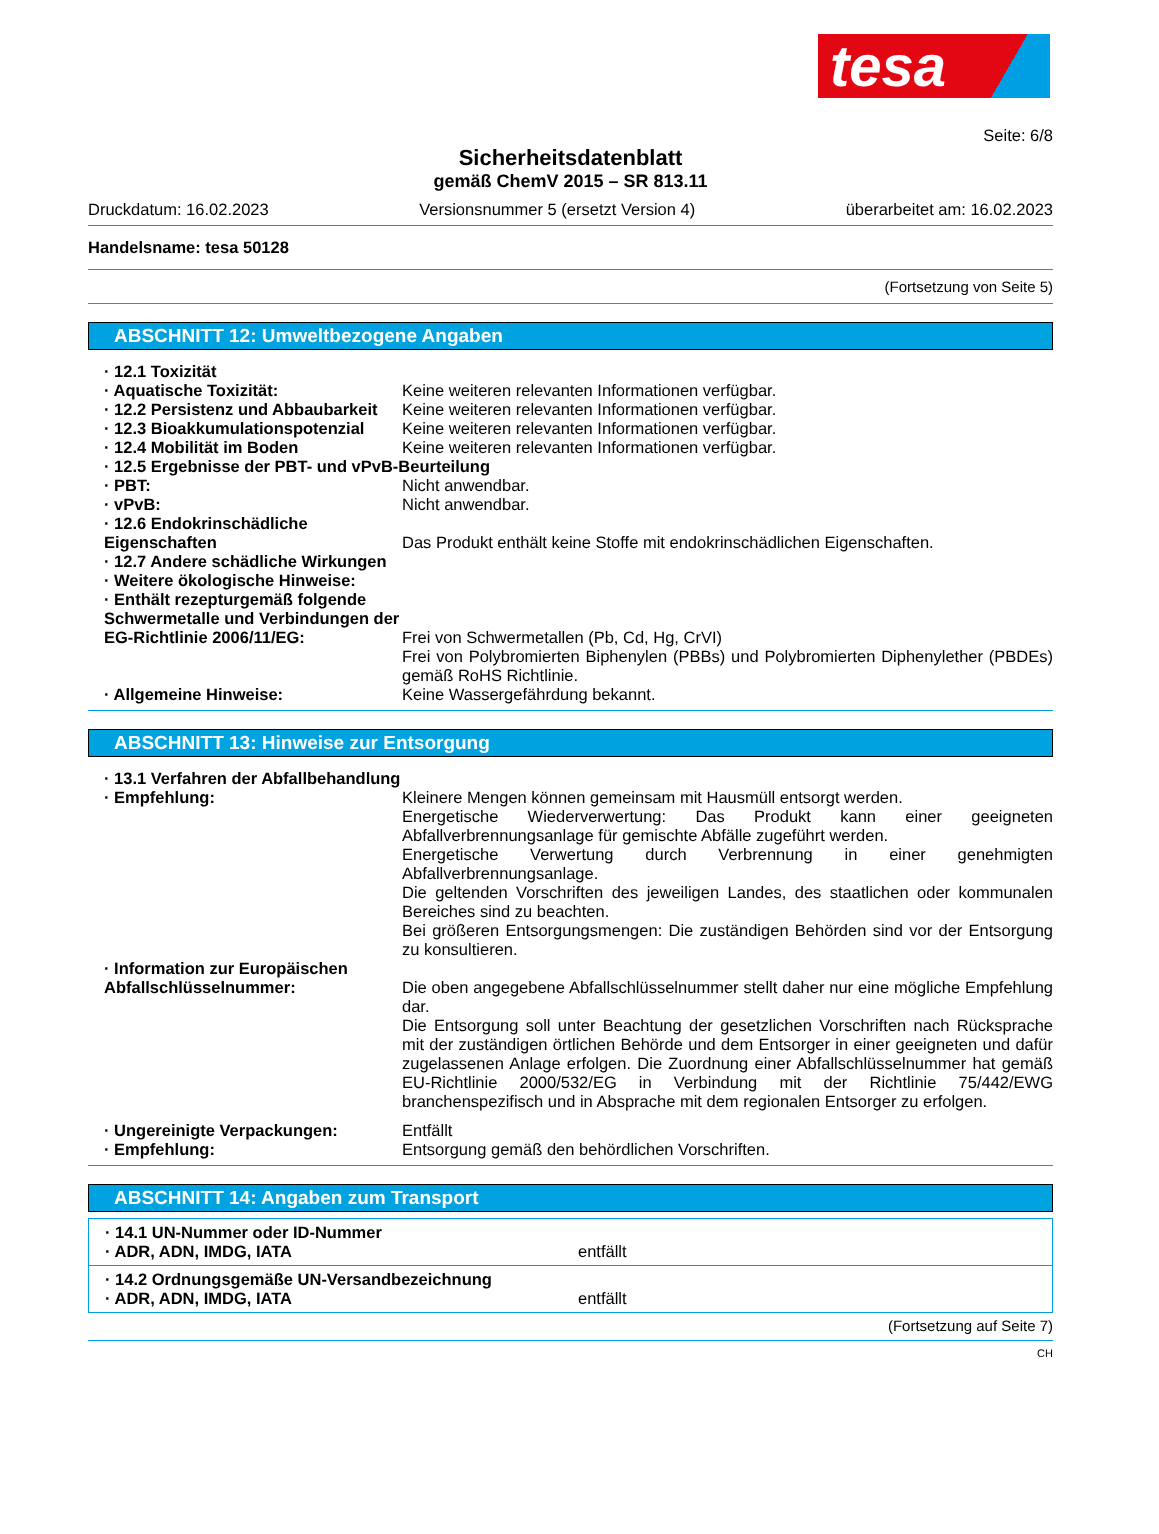tesa
Seite: 6/8
Sicherheitsdatenblatt
gemäß ChemV 2015 – SR 813.11
Druckdatum: 16.02.2023 Versionsnummer 5 (ersetzt Version 4) überarbeitet am: 16.02.2023
Handelsname: tesa 50128
(Fortsetzung von Seite 5)
ABSCHNITT 12: Umweltbezogene Angaben
· 12.1 Toxizität
· Aquatische Toxizität: Keine weiteren relevanten Informationen verfügbar.
· 12.2 Persistenz und Abbaubarkeit
Keine weiteren relevanten Informationen verfügbar.
· 12.3 Bioakkumulationspotenzial
Keine weiteren relevanten Informationen verfügbar.
· 12.4 Mobilität im Boden Keine weiteren relevanten Informationen verfügbar.
· 12.5 Ergebnisse der PBT- und vPvB-Beurteilung
· PBT: Nicht anwendbar.
· vPvB: Nicht anwendbar.
· 12.6 Endokrinschädliche Eigenschaften
Das Produkt enthält keine Stoffe mit endokrinschädlichen Eigenschaften.
· 12.7 Andere schädliche Wirkungen
· Weitere ökologische Hinweise:
· Enthält rezepturgemäß folgende Schwermetalle und Verbindungen der EG-Richtlinie 2006/11/EG:
Frei von Schwermetallen (Pb, Cd, Hg, CrVI)
Frei von Polybromierten Biphenylen (PBBs) und Polybromierten Diphenylether (PBDEs) gemäß RoHS Richtlinie.
· Allgemeine Hinweise: Keine Wassergefährdung bekannt.
ABSCHNITT 13: Hinweise zur Entsorgung
· 13.1 Verfahren der Abfallbehandlung
· Empfehlung: Kleinere Mengen können gemeinsam mit Hausmüll entsorgt werden.
Energetische Wiederverwertung: Das Produkt kann einer geeigneten Abfallverbrennungsanlage für gemischte Abfälle zugeführt werden.
Energetische Verwertung durch Verbrennung in einer genehmigten Abfallverbrennungsanlage.
Die geltenden Vorschriften des jeweiligen Landes, des staatlichen oder kommunalen Bereiches sind zu beachten.
Bei größeren Entsorgungsmengen: Die zuständigen Behörden sind vor der Entsorgung zu konsultieren.
· Information zur Europäischen Abfallschlüsselnummer:
Die oben angegebene Abfallschlüsselnummer stellt daher nur eine mögliche Empfehlung dar.
Die Entsorgung soll unter Beachtung der gesetzlichen Vorschriften nach Rücksprache mit der zuständigen örtlichen Behörde und dem Entsorger in einer geeigneten und dafür zugelassenen Anlage erfolgen. Die Zuordnung einer Abfallschlüsselnummer hat gemäß EU-Richtlinie 2000/532/EG in Verbindung mit der Richtlinie 75/442/EWG branchenspezifisch und in Absprache mit dem regionalen Entsorger zu erfolgen.
· Ungereinigte Verpackungen: Entfällt
· Empfehlung: Entsorgung gemäß den behördlichen Vorschriften.
ABSCHNITT 14: Angaben zum Transport
· 14.1 UN-Nummer oder ID-Nummer
· ADR, ADN, IMDG, IATA entfällt
· 14.2 Ordnungsgemäße UN-Versandbezeichnung
· ADR, ADN, IMDG, IATA entfällt
(Fortsetzung auf Seite 7)
CH